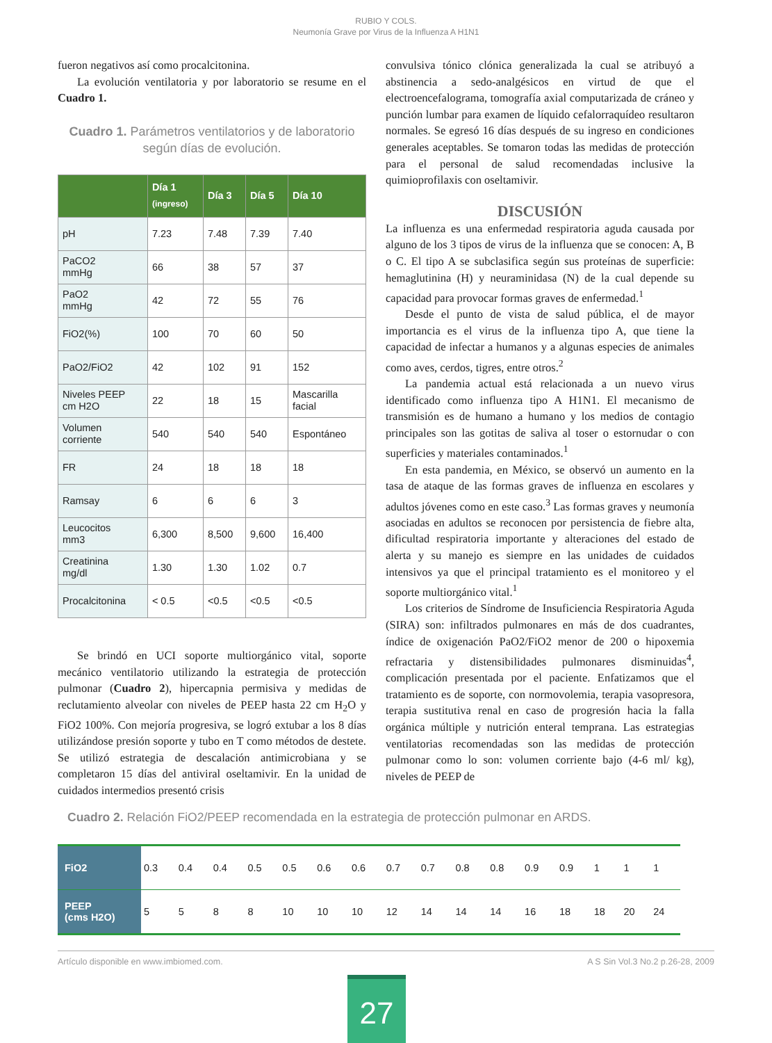RUBIO Y COLS.
Neumonía Grave por Virus de la Influenza A H1N1
fueron negativos así como procalcitonina.
La evolución ventilatoria y por laboratorio se resume en el Cuadro 1.
Cuadro 1. Parámetros ventilatorios y de laboratorio según días de evolución.
| | Día 1 (ingreso) | Día 3 | Día 5 | Día 10 |
| --- | --- | --- | --- | --- |
| pH | 7.23 | 7.48 | 7.39 | 7.40 |
| PaCO2 mmHg | 66 | 38 | 57 | 37 |
| PaO2 mmHg | 42 | 72 | 55 | 76 |
| FiO2(%) | 100 | 70 | 60 | 50 |
| PaO2/FiO2 | 42 | 102 | 91 | 152 |
| Niveles PEEP cm H2O | 22 | 18 | 15 | Mascarilla facial |
| Volumen corriente | 540 | 540 | 540 | Espontáneo |
| FR | 24 | 18 | 18 | 18 |
| Ramsay | 6 | 6 | 6 | 3 |
| Leucocitos mm3 | 6,300 | 8,500 | 9,600 | 16,400 |
| Creatinina mg/dl | 1.30 | 1.30 | 1.02 | 0.7 |
| Procalcitonina | < 0.5 | <0.5 | <0.5 | <0.5 |
Se brindó en UCI soporte multiorgánico vital, soporte mecánico ventilatorio utilizando la estrategia de protección pulmonar (Cuadro 2), hipercapnia permisiva y medidas de reclutamiento alveolar con niveles de PEEP hasta 22 cm H<sub>2</sub>O y FiO2 100%. Con mejoría progresiva, se logró extubar a los 8 días utilizándose presión soporte y tubo en T como métodos de destete. Se utilizó estrategia de descalación antimicrobiana y se completaron 15 días del antiviral oseltamivir. En la unidad de cuidados intermedios presentó crisis
convulsiva tónico clónica generalizada la cual se atribuyó a abstinencia a sedo-analgésicos en virtud de que el electroencefalograma, tomografía axial computarizada de cráneo y punción lumbar para examen de líquido cefalorraquídeo resultaron normales. Se egresó 16 días después de su ingreso en condiciones generales aceptables. Se tomaron todas las medidas de protección para el personal de salud recomendadas inclusive la quimioprofilaxis con oseltamivir.
DISCUSIÓN
La influenza es una enfermedad respiratoria aguda causada por alguno de los 3 tipos de virus de la influenza que se conocen: A, B o C. El tipo A se subclasifica según sus proteínas de superficie: hemaglutinina (H) y neuraminidasa (N) de la cual depende su capacidad para provocar formas graves de enfermedad.<sup>1</sup>
Desde el punto de vista de salud pública, el de mayor importancia es el virus de la influenza tipo A, que tiene la capacidad de infectar a humanos y a algunas especies de animales como aves, cerdos, tigres, entre otros.<sup>2</sup>
La pandemia actual está relacionada a un nuevo virus identificado como influenza tipo A H1N1. El mecanismo de transmisión es de humano a humano y los medios de contagio principales son las gotitas de saliva al toser o estornudar o con superficies y materiales contaminados.<sup>1</sup>
En esta pandemia, en México, se observó un aumento en la tasa de ataque de las formas graves de influenza en escolares y adultos jóvenes como en este caso.<sup>3</sup> Las formas graves y neumonía asociadas en adultos se reconocen por persistencia de fiebre alta, dificultad respiratoria importante y alteraciones del estado de alerta y su manejo es siempre en las unidades de cuidados intensivos ya que el principal tratamiento es el monitoreo y el soporte multiorgánico vital.<sup>1</sup>
Los criterios de Síndrome de Insuficiencia Respiratoria Aguda (SIRA) son: infiltrados pulmonares en más de dos cuadrantes, índice de oxigenación PaO2/FiO2 menor de 200 o hipoxemia refractaria y distensibilidades pulmonares disminuidas<sup>4</sup>, complicación presentada por el paciente. Enfatizamos que el tratamiento es de soporte, con normovolemia, terapia vasopresora, terapia sustitutiva renal en caso de progresión hacia la falla orgánica múltiple y nutrición enteral temprana. Las estrategias ventilatorias recomendadas son las medidas de protección pulmonar como lo son: volumen corriente bajo (4-6 ml/ kg), niveles de PEEP de
Cuadro 2. Relación FiO2/PEEP recomendada en la estrategia de protección pulmonar en ARDS.
| FiO2 | 0.3 | 0.4 | 0.4 | 0.5 | 0.5 | 0.6 | 0.6 | 0.7 | 0.7 | 0.8 | 0.8 | 0.9 | 0.9 | 1 | 1 | 1 |
| PEEP (cms H2O) | 5 | 5 | 8 | 8 | 10 | 10 | 10 | 12 | 14 | 14 | 14 | 16 | 18 | 18 | 20 | 24 |
Artículo disponible en www.imbiomed.com. A S Sin Vol.3 No.2 p.26-28, 2009
27